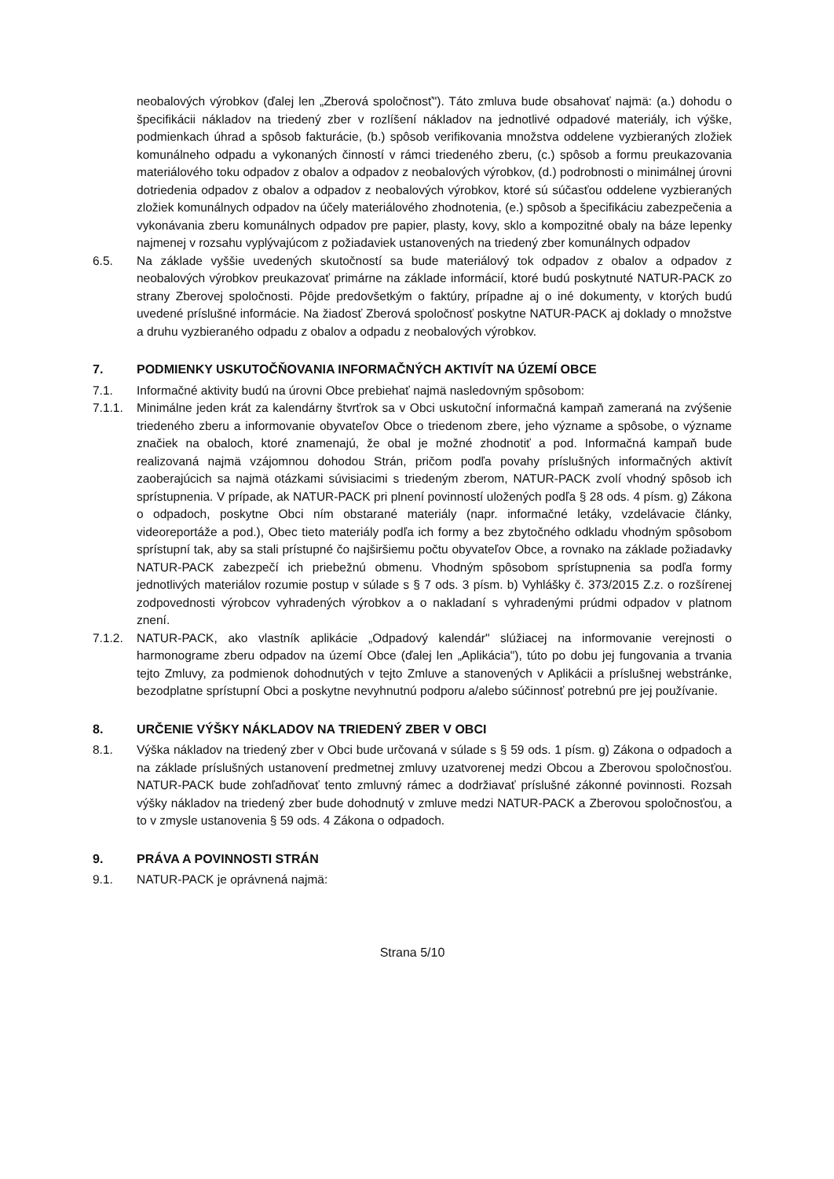neobalových výrobkov (ďalej len „Zberová spoločnosť"). Táto zmluva bude obsahovať najmä: (a.) dohodu o špecifikácii nákladov na triedený zber v rozlíšení nákladov na jednotlivé odpadové materiály, ich výške, podmienkach úhrad a spôsob fakturácie, (b.) spôsob verifikovania množstva oddelene vyzbieraných zložiek komunálneho odpadu a vykonaných činností v rámci triedeného zberu, (c.) spôsob a formu preukazovania materiálového toku odpadov z obalov a odpadov z neobalových výrobkov, (d.) podrobnosti o minimálnej úrovni dotriedenia odpadov z obalov a odpadov z neobalových výrobkov, ktoré sú súčasťou oddelene vyzbieraných zložiek komunálnych odpadov na účely materiálového zhodnotenia, (e.) spôsob a špecifikáciu zabezpečenia a vykonávania zberu komunálnych odpadov pre papier, plasty, kovy, sklo a kompozitné obaly na báze lepenky najmenej v rozsahu vyplývajúcom z požiadaviek ustanovených na triedený zber komunálnych odpadov
6.5. Na základe vyššie uvedených skutočností sa bude materiálový tok odpadov z obalov a odpadov z neobalových výrobkov preukazovať primárne na základe informácií, ktoré budú poskytnuté NATUR-PACK zo strany Zberovej spoločnosti. Pôjde predovšetkým o faktúry, prípadne aj o iné dokumenty, v ktorých budú uvedené príslušné informácie. Na žiadosť Zberová spoločnosť poskytne NATUR-PACK aj doklady o množstve a druhu vyzbieraného odpadu z obalov a odpadu z neobalových výrobkov.
7. PODMIENKY USKUTOČŇOVANIA INFORMAČNÝCH AKTIVÍT NA ÚZEMÍ OBCE
7.1. Informačné aktivity budú na úrovni Obce prebiehať najmä nasledovným spôsobom:
7.1.1. Minimálne jeden krát za kalendárny štvrťrok sa v Obci uskutoční informačná kampaň zameraná na zvýšenie triedeného zberu a informovanie obyvateľov Obce o triedenom zbere, jeho význame a spôsobe, o význame značiek na obaloch, ktoré znamenajú, že obal je možné zhodnotiť a pod. Informačná kampaň bude realizovaná najmä vzájomnou dohodou Strán, pričom podľa povahy príslušných informačných aktivít zaoberajúcich sa najmä otázkami súvisiacimi s triedeným zberom, NATUR-PACK zvolí vhodný spôsob ich sprístupnenia. V prípade, ak NATUR-PACK pri plnení povinností uložených podľa § 28 ods. 4 písm. g) Zákona o odpadoch, poskytne Obci ním obstarané materiály (napr. informačné letáky, vzdelávacie články, videoreportáže a pod.), Obec tieto materiály podľa ich formy a bez zbytočného odkladu vhodným spôsobom sprístupní tak, aby sa stali prístupné čo najširšiemu počtu obyvateľov Obce, a rovnako na základe požiadavky NATUR-PACK zabezpečí ich priebežnú obmenu. Vhodným spôsobom sprístupnenia sa podľa formy jednotlivých materiálov rozumie postup v súlade s § 7 ods. 3 písm. b) Vyhlášky č. 373/2015 Z.z. o rozšírenej zodpovednosti výrobcov vyhradených výrobkov a o nakladaní s vyhradenými prúdmi odpadov v platnom znení.
7.1.2. NATUR-PACK, ako vlastník aplikácie „Odpadový kalendár" slúžiacej na informovanie verejnosti o harmonograme zberu odpadov na území Obce (ďalej len „Aplikácia"), túto po dobu jej fungovania a trvania tejto Zmluvy, za podmienok dohodnutých v tejto Zmluve a stanovených v Aplikácii a príslušnej webstránke, bezodplatne sprístupní Obci a poskytne nevyhnutnú podporu a/alebo súčinnosť potrebnú pre jej používanie.
8. URČENIE VÝŠKY NÁKLADOV NA TRIEDENÝ ZBER V OBCI
8.1. Výška nákladov na triedený zber v Obci bude určovaná v súlade s § 59 ods. 1 písm. g) Zákona o odpadoch a na základe príslušných ustanovení predmetnej zmluvy uzatvorenej medzi Obcou a Zberovou spoločnosťou. NATUR-PACK bude zohľadňovať tento zmluvný rámec a dodržiavať príslušné zákonné povinnosti. Rozsah výšky nákladov na triedený zber bude dohodnutý v zmluve medzi NATUR-PACK a Zberovou spoločnosťou, a to v zmysle ustanovenia § 59 ods. 4 Zákona o odpadoch.
9. PRÁVA A POVINNOSTI STRÁN
9.1. NATUR-PACK je oprávnená najmä:
Strana 5/10